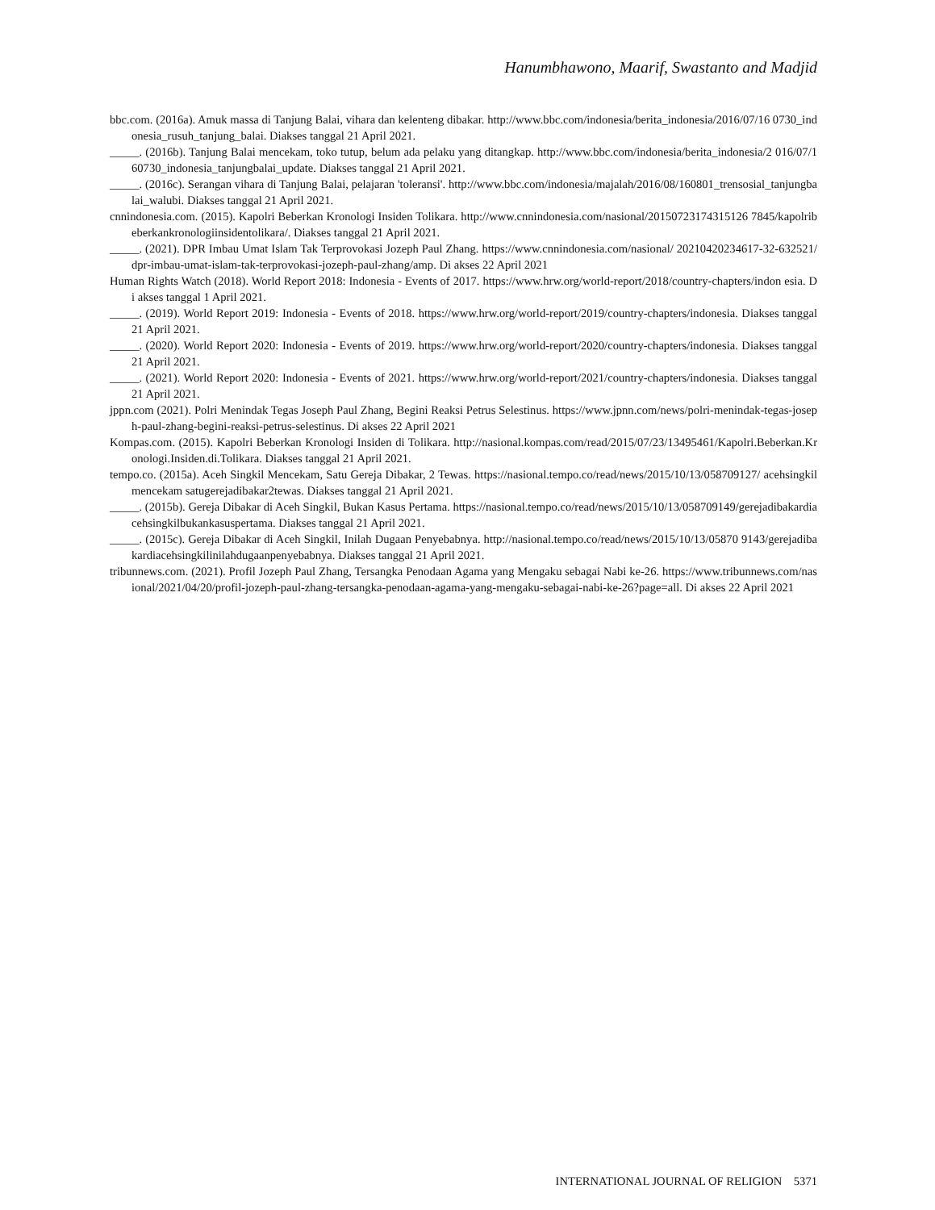Hanumbhawono, Maarif, Swastanto and Madjid
bbc.com. (2016a). Amuk massa di Tanjung Balai, vihara dan kelenteng dibakar. http://www.bbc.com/indonesia/berita_indonesia/2016/07/16 0730_indonesia_rusuh_tanjung_balai. Diakses tanggal 21 April 2021.
_____. (2016b). Tanjung Balai mencekam, toko tutup, belum ada pelaku yang ditangkap. http://www.bbc.com/indonesia/berita_indonesia/2 016/07/160730_indonesia_tanjungbalai_update. Diakses tanggal 21 April 2021.
_____. (2016c). Serangan vihara di Tanjung Balai, pelajaran 'toleransi'. http://www.bbc.com/indonesia/majalah/2016/08/160801_trensosial_tanjungbalai_walubi. Diakses tanggal 21 April 2021.
cnnindonesia.com. (2015). Kapolri Beberkan Kronologi Insiden Tolikara. http://www.cnnindonesia.com/nasional/20150723174315126 7845/kapolribeberkankronologiinsidentolikara/. Diakses tanggal 21 April 2021.
_____. (2021). DPR Imbau Umat Islam Tak Terprovokasi Jozeph Paul Zhang. https://www.cnnindonesia.com/nasional/ 20210420234617-32-632521/dpr-imbau-umat-islam-tak-terprovokasi-jozeph-paul-zhang/amp. Di akses 22 April 2021
Human Rights Watch (2018). World Report 2018: Indonesia - Events of 2017. https://www.hrw.org/world-report/2018/country-chapters/indon esia. Di akses tanggal 1 April 2021.
_____. (2019). World Report 2019: Indonesia - Events of 2018. https://www.hrw.org/world-report/2019/country-chapters/indonesia. Diakses tanggal 21 April 2021.
_____. (2020). World Report 2020: Indonesia - Events of 2019. https://www.hrw.org/world-report/2020/country-chapters/indonesia. Diakses tanggal 21 April 2021.
_____. (2021). World Report 2020: Indonesia - Events of 2021. https://www.hrw.org/world-report/2021/country-chapters/indonesia. Diakses tanggal 21 April 2021.
jppn.com (2021). Polri Menindak Tegas Joseph Paul Zhang, Begini Reaksi Petrus Selestinus. https://www.jpnn.com/news/polri-menindak-tegas-joseph-paul-zhang-begini-reaksi-petrus-selestinus. Di akses 22 April 2021
Kompas.com. (2015). Kapolri Beberkan Kronologi Insiden di Tolikara. http://nasional.kompas.com/read/2015/07/23/13495461/Kapolri.Beberkan.Kronologi.Insiden.di.Tolikara. Diakses tanggal 21 April 2021.
tempo.co. (2015a). Aceh Singkil Mencekam, Satu Gereja Dibakar, 2 Tewas. https://nasional.tempo.co/read/news/2015/10/13/058709127/ acehsingkilmencekam satugerejadibakar2tewas. Diakses tanggal 21 April 2021.
_____. (2015b). Gereja Dibakar di Aceh Singkil, Bukan Kasus Pertama. https://nasional.tempo.co/read/news/2015/10/13/058709149/gerejadibakardiacehsingkilbukankasuspertama. Diakses tanggal 21 April 2021.
_____. (2015c). Gereja Dibakar di Aceh Singkil, Inilah Dugaan Penyebabnya. http://nasional.tempo.co/read/news/2015/10/13/05870 9143/gerejadibakardiacehsingkilinilahdugaanpenyebabnya. Diakses tanggal 21 April 2021.
tribunnews.com. (2021). Profil Jozeph Paul Zhang, Tersangka Penodaan Agama yang Mengaku sebagai Nabi ke-26. https://www.tribunnews.com/nasional/2021/04/20/profil-jozeph-paul-zhang-tersangka-penodaan-agama-yang-mengaku-sebagai-nabi-ke-26?page=all. Di akses 22 April 2021
INTERNATIONAL JOURNAL OF RELIGION 5371